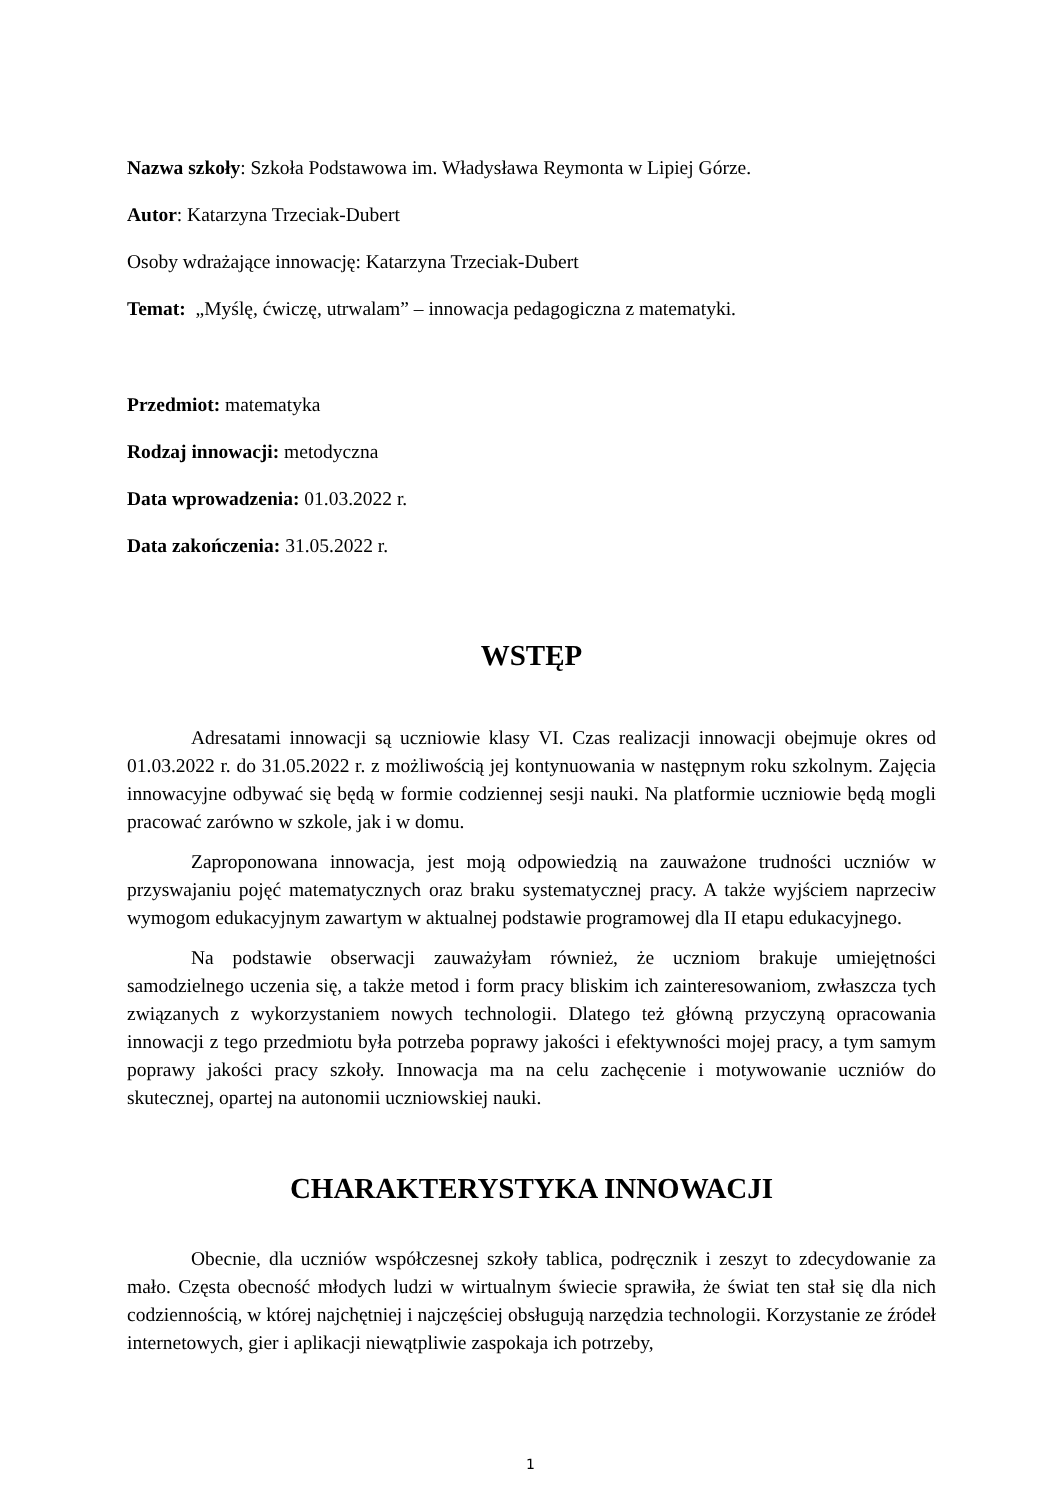Nazwa szkoły: Szkoła Podstawowa im. Władysława Reymonta w Lipiej Górze.
Autor: Katarzyna Trzeciak-Dubert
Osoby wdrażające innowację: Katarzyna Trzeciak-Dubert
Temat: „Myślę, ćwiczę, utrwalam” – innowacja pedagogiczna z matematyki.
Przedmiot: matematyka
Rodzaj innowacji: metodyczna
Data wprowadzenia: 01.03.2022 r.
Data zakończenia: 31.05.2022 r.
WSTĘP
Adresatami innowacji są uczniowie klasy VI. Czas realizacji innowacji obejmuje okres od 01.03.2022 r. do 31.05.2022 r. z możliwością jej kontynuowania w następnym roku szkolnym. Zajęcia innowacyjne odbywać się będą w formie codziennej sesji nauki. Na platformie uczniowie będą mogli pracować zarówno w szkole, jak i w domu.
Zaproponowana innowacja, jest moją odpowiedzią na zauważone trudności uczniów w przyswajaniu pojęć matematycznych oraz braku systematycznej pracy. A także wyjściem naprzeciw wymogom edukacyjnym zawartym w aktualnej podstawie programowej dla II etapu edukacyjnego.
Na podstawie obserwacji zauważyłam również, że uczniom brakuje umiejętności samodzielnego uczenia się, a także metod i form pracy bliskim ich zainteresowaniom, zwłaszcza tych związanych z wykorzystaniem nowych technologii. Dlatego też główną przyczyną opracowania innowacji z tego przedmiotu była potrzeba poprawy jakości i efektywności mojej pracy, a tym samym poprawy jakości pracy szkoły. Innowacja ma na celu zachęcenie i motywowanie uczniów do skutecznej, opartej na autonomii uczniowskiej nauki.
CHARAKTERYSTYKA INNOWACJI
Obecnie, dla uczniów współczesnej szkoły tablica, podręcznik i zeszyt to zdecydowanie za mało. Częsta obecność młodych ludzi w wirtualnym świecie sprawiła, że świat ten stał się dla nich codziennością, w której najchętniej i najczęściej obsługują narzędzia technologii. Korzystanie ze źródeł internetowych, gier i aplikacji niewątpliwie zaspokaja ich potrzeby,
1